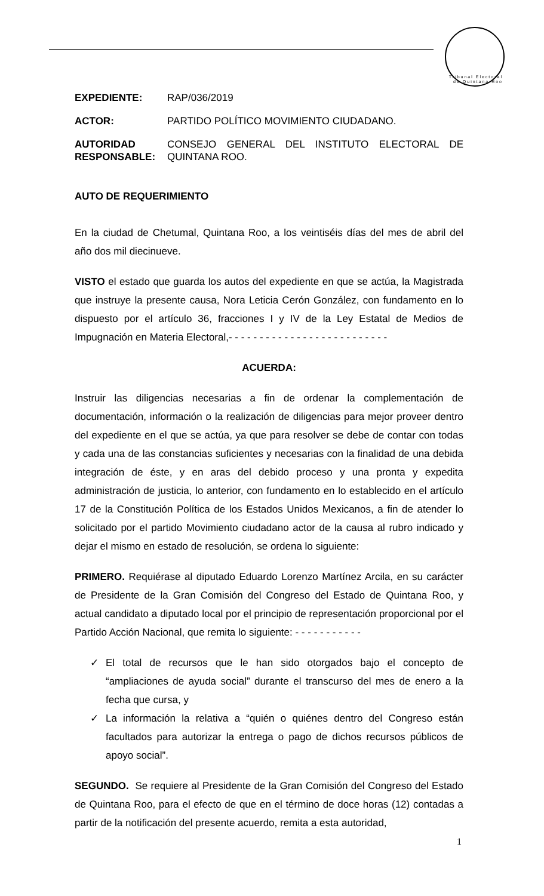Tribunal Electoral
de Quintana Roo
EXPEDIENTE: RAP/036/2019
ACTOR: PARTIDO POLÍTICO MOVIMIENTO CIUDADANO.
AUTORIDAD RESPONSABLE: CONSEJO GENERAL DEL INSTITUTO ELECTORAL DE QUINTANA ROO.
AUTO DE REQUERIMIENTO
En la ciudad de Chetumal, Quintana Roo, a los veintiséis días del mes de abril del año dos mil diecinueve.
VISTO el estado que guarda los autos del expediente en que se actúa, la Magistrada que instruye la presente causa, Nora Leticia Cerón González, con fundamento en lo dispuesto por el artículo 36, fracciones I y IV de la Ley Estatal de Medios de Impugnación en Materia Electoral,- - - - - - - - - - - - - - - - - - - - - - - - - -
ACUERDA:
Instruir las diligencias necesarias a fin de ordenar la complementación de documentación, información o la realización de diligencias para mejor proveer dentro del expediente en el que se actúa, ya que para resolver se debe de contar con todas y cada una de las constancias suficientes y necesarias con la finalidad de una debida integración de éste, y en aras del debido proceso y una pronta y expedita administración de justicia, lo anterior, con fundamento en lo establecido en el artículo 17 de la Constitución Política de los Estados Unidos Mexicanos, a fin de atender lo solicitado por el partido Movimiento ciudadano actor de la causa al rubro indicado y dejar el mismo en estado de resolución, se ordena lo siguiente:
PRIMERO. Requiérase al diputado Eduardo Lorenzo Martínez Arcila, en su carácter de Presidente de la Gran Comisión del Congreso del Estado de Quintana Roo, y actual candidato a diputado local por el principio de representación proporcional por el Partido Acción Nacional, que remita lo siguiente: - - - - - - - - - - -
✓ El total de recursos que le han sido otorgados bajo el concepto de “ampliaciones de ayuda social” durante el transcurso del mes de enero a la fecha que cursa, y
✓ La información la relativa a “quién o quiénes dentro del Congreso están facultados para autorizar la entrega o pago de dichos recursos públicos de apoyo social”.
SEGUNDO. Se requiere al Presidente de la Gran Comisión del Congreso del Estado de Quintana Roo, para el efecto de que en el término de doce horas (12) contadas a partir de la notificación del presente acuerdo, remita a esta autoridad,
1